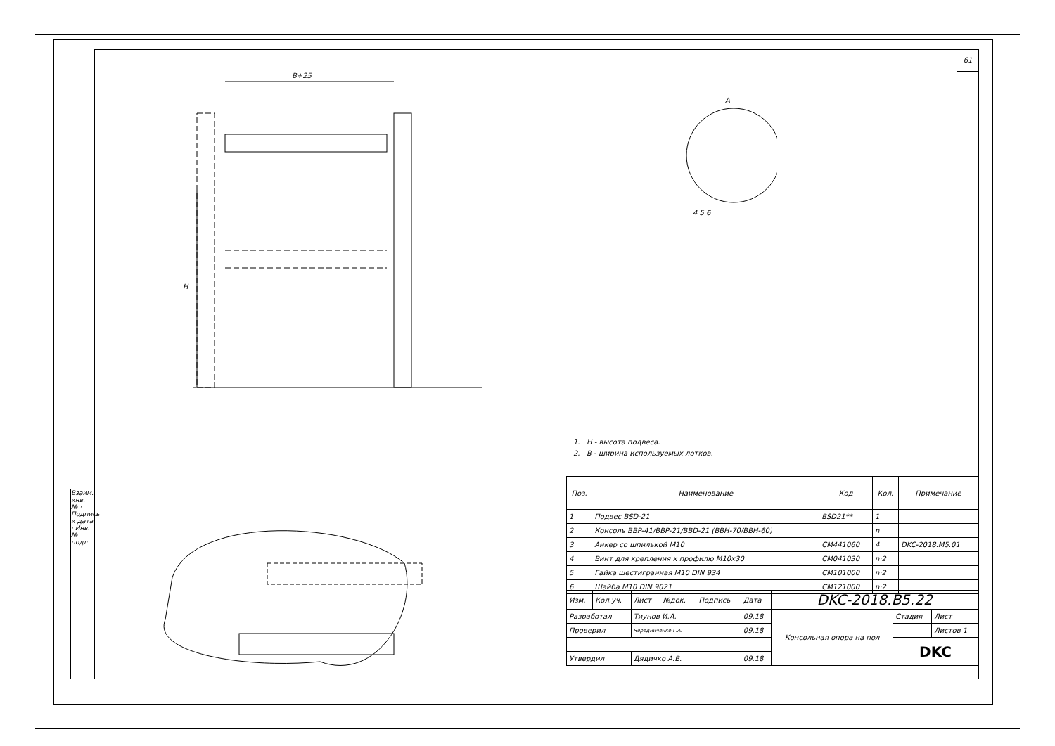61
B+25
H
A
4 5 6
1. H - высота подвеса.
2. B - ширина используемых лотков.
| Поз. | Наименование | Код | Кол. | Примечание |
| --- | --- | --- | --- | --- |
| 1 | Подвес BSD-21 | BSD21** | 1 | |
| 2 | Консоль BBP-41/BBP-21/BBD-21 (BBH-70/BBH-60) | | n | |
| 3 | Анкер со шпилькой M10 | CM441060 | 4 | DKC-2018.M5.01 |
| 4 | Винт для крепления к профилю M10x30 | CM041030 | n·2 | |
| 5 | Гайка шестигранная M10 DIN 934 | CM101000 | n·2 | |
| 6 | Шайба M10 DIN 9021 | CM121000 | n·2 | |
| Изм. | Кол.уч. | Лист | №док. | Подпись | Дата | DKC-2018.B5.22 | | |
| Разработал | | Тиунов И.А. | | | 09.18 | Консольная опора на пол | Стадия | Лист |
| Проверил | | Чередниченко Г.А. | | | 09.18 | | | Листов 1 |
| | | | | | | | DKC | |
| Утвердил | | Дядичко А.В. | | | 09.18 | | | |
Взаим. инв. № · Подпись и дата · Инв. № подл.